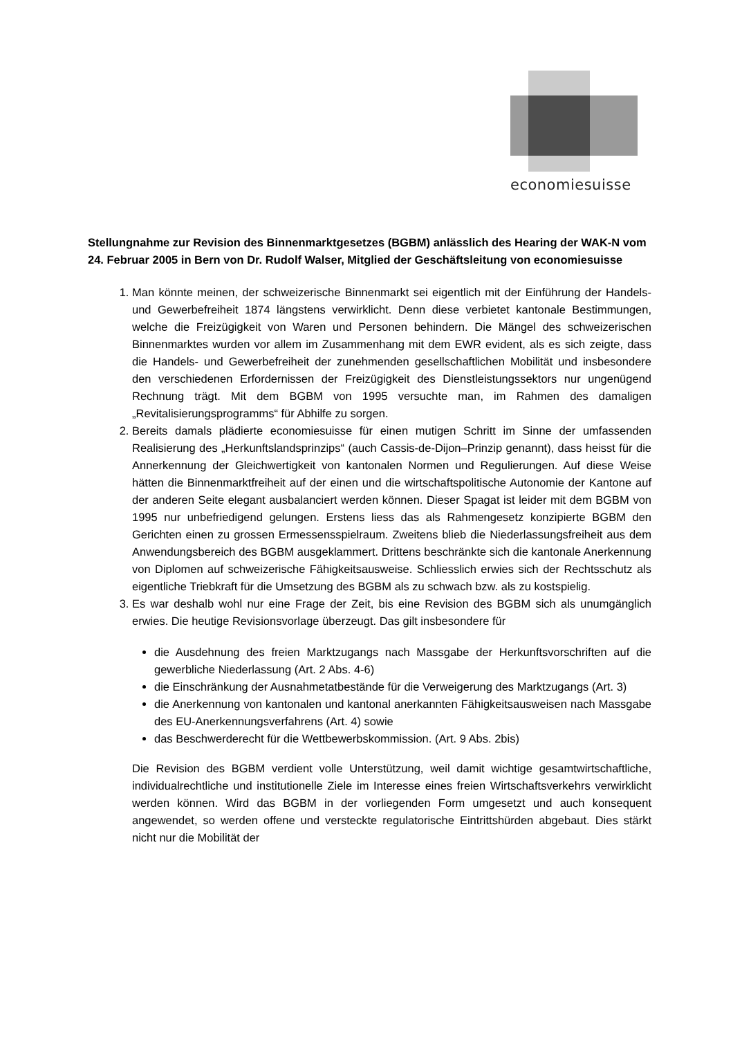economiesuisse
Stellungnahme zur Revision des Binnenmarktgesetzes (BGBM) anlässlich des Hearing der WAK-N vom 24. Februar 2005 in Bern von Dr. Rudolf Walser, Mitglied der Geschäftsleitung von economiesuisse
1. Man könnte meinen, der schweizerische Binnenmarkt sei eigentlich mit der Einführung der Handels- und Gewerbefreiheit 1874 längstens verwirklicht. Denn diese verbietet kantonale Bestimmungen, welche die Freizügigkeit von Waren und Personen behindern. Die Mängel des schweizerischen Binnenmarktes wurden vor allem im Zusammenhang mit dem EWR evident, als es sich zeigte, dass die Handels- und Gewerbefreiheit der zunehmenden gesellschaftlichen Mobilität und insbesondere den verschiedenen Erfordernissen der Freizügigkeit des Dienstleistungssektors nur ungenügend Rechnung trägt. Mit dem BGBM von 1995 versuchte man, im Rahmen des damaligen „Revitalisierungsprogramms“ für Abhilfe zu sorgen.
2. Bereits damals plädierte economiesuisse für einen mutigen Schritt im Sinne der umfassenden Realisierung des „Herkunftslandsprinzips“ (auch Cassis-de-Dijon–Prinzip genannt), dass heisst für die Annerkennung der Gleichwertigkeit von kantonalen Normen und Regulierungen. Auf diese Weise hätten die Binnenmarktfreiheit auf der einen und die wirtschaftspolitische Autonomie der Kantone auf der anderen Seite elegant ausbalanciert werden können. Dieser Spagat ist leider mit dem BGBM von 1995 nur unbefriedigend gelungen. Erstens liess das als Rahmengesetz konzipierte BGBM den Gerichten einen zu grossen Ermessensspielraum. Zweitens blieb die Niederlassungsfreiheit aus dem Anwendungsbereich des BGBM ausgeklammert. Drittens beschränkte sich die kantonale Anerkennung von Diplomen auf schweizerische Fähigkeitsausweise. Schliesslich erwies sich der Rechtsschutz als eigentliche Triebkraft für die Umsetzung des BGBM als zu schwach bzw. als zu kostspielig.
3. Es war deshalb wohl nur eine Frage der Zeit, bis eine Revision des BGBM sich als unumgänglich erwies. Die heutige Revisionsvorlage überzeugt. Das gilt insbesondere für
die Ausdehnung des freien Marktzugangs nach Massgabe der Herkunftsvorschriften auf die gewerbliche Niederlassung (Art. 2 Abs. 4-6)
die Einschränkung der Ausnahmetatbestände für die Verweigerung des Marktzugangs (Art. 3)
die Anerkennung von kantonalen und kantonal anerkannten Fähigkeitsausweisen nach Massgabe des EU-Anerkennungsverfahrens (Art. 4) sowie
das Beschwerderecht für die Wettbewerbskommission. (Art. 9 Abs. 2bis)
Die Revision des BGBM verdient volle Unterstützung, weil damit wichtige gesamtwirtschaftliche, individualrechtliche und institutionelle Ziele im Interesse eines freien Wirtschaftsverkehrs verwirklicht werden können. Wird das BGBM in der vorliegenden Form umgesetzt und auch konsequent angewendet, so werden offene und versteckte regulatorische Eintrittshürden abgebaut. Dies stärkt nicht nur die Mobilität der